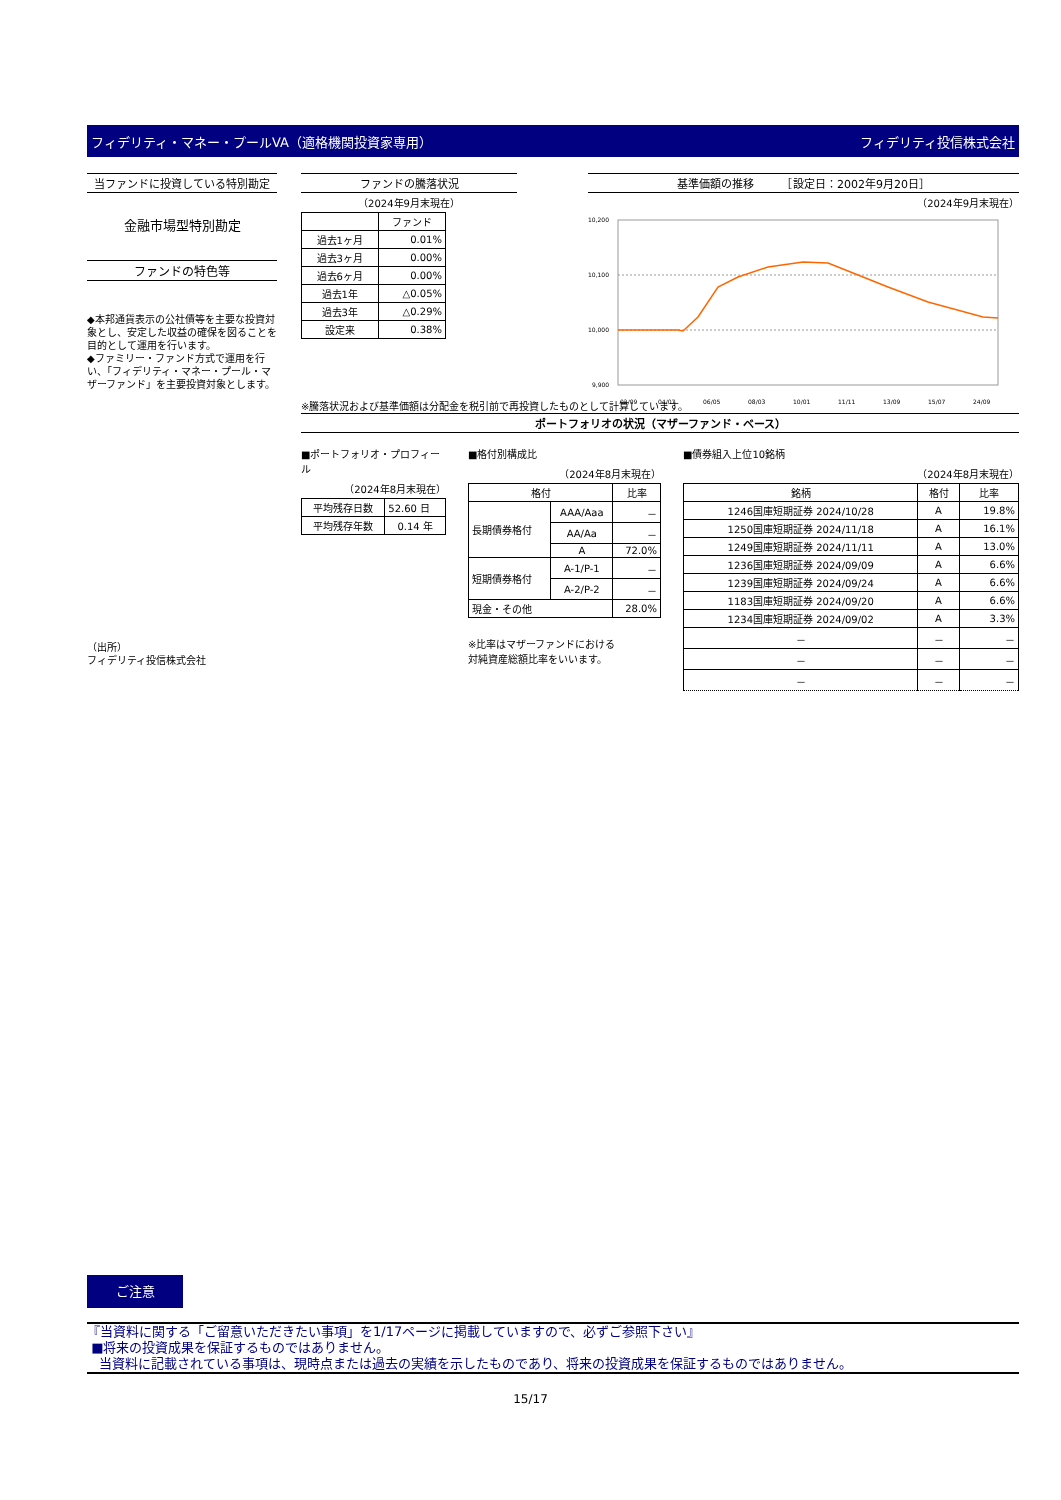フィデリティ・マネー・プールVA（適格機関投資家専用） フィデリティ投信株式会社
当ファンドに投資している特別勘定
金融市場型特別勘定
ファンドの特色等
◆本邦通貨表示の公社債等を主要な投資対象とし、安定した収益の確保を図ることを目的として運用を行います。
◆ファミリー・ファンド方式で運用を行い、「フィデリティ・マネー・プール・マザーファンド」を主要投資対象とします。
（出所）
フィデリティ投信株式会社
ファンドの騰落状況
（2024年9月末現在）
| | ファンド |
| --- | --- |
| 過去1ヶ月 | 0.01% |
| 過去3ヶ月 | 0.00% |
| 過去6ヶ月 | 0.00% |
| 過去1年 | △0.05% |
| 過去3年 | △0.29% |
| 設定来 | 0.38% |
基準価額の推移　　　［設定日：2002年9月20日］
（2024年9月末現在）
10,200
10,100
10,000
9,900
02/09
04/07
06/05
08/03
10/01
11/11
13/09
15/07
24/09
※騰落状況および基準価額は分配金を税引前で再投資したものとして計算しています。
ポートフォリオの状況（マザーファンド・ベース）
■ポートフォリオ・プロフィール
（2024年8月末現在）
| 平均残存日数 | 52.60 日 |
| 平均残存年数 | 0.14 年 |
■格付別構成比
（2024年8月末現在）
| 格付 | | 比率 |
| --- | --- | --- |
| 長期債券格付 | AAA/Aaa | － |
| | AA/Aa | － |
| | A | 72.0% |
| 短期債券格付 | A-1/P-1 | － |
| | A-2/P-2 | － |
| 現金・その他 | | 28.0% |
※比率はマザーファンドにおける
対純資産総額比率をいいます。
■債券組入上位10銘柄
（2024年8月末現在）
| 銘柄 | 格付 | 比率 |
| --- | --- | --- |
| 1246国庫短期証券 2024/10/28 | A | 19.8% |
| 1250国庫短期証券 2024/11/18 | A | 16.1% |
| 1249国庫短期証券 2024/11/11 | A | 13.0% |
| 1236国庫短期証券 2024/09/09 | A | 6.6% |
| 1239国庫短期証券 2024/09/24 | A | 6.6% |
| 1183国庫短期証券 2024/09/20 | A | 6.6% |
| 1234国庫短期証券 2024/09/02 | A | 3.3% |
| － | － | － |
| － | － | － |
| － | － | － |
ご注意
『当資料に関する「ご留意いただきたい事項」を1/17ページに掲載していますので、必ずご参照下さい』
■将来の投資成果を保証するものではありません。
当資料に記載されている事項は、現時点または過去の実績を示したものであり、将来の投資成果を保証するものではありません。
15/17